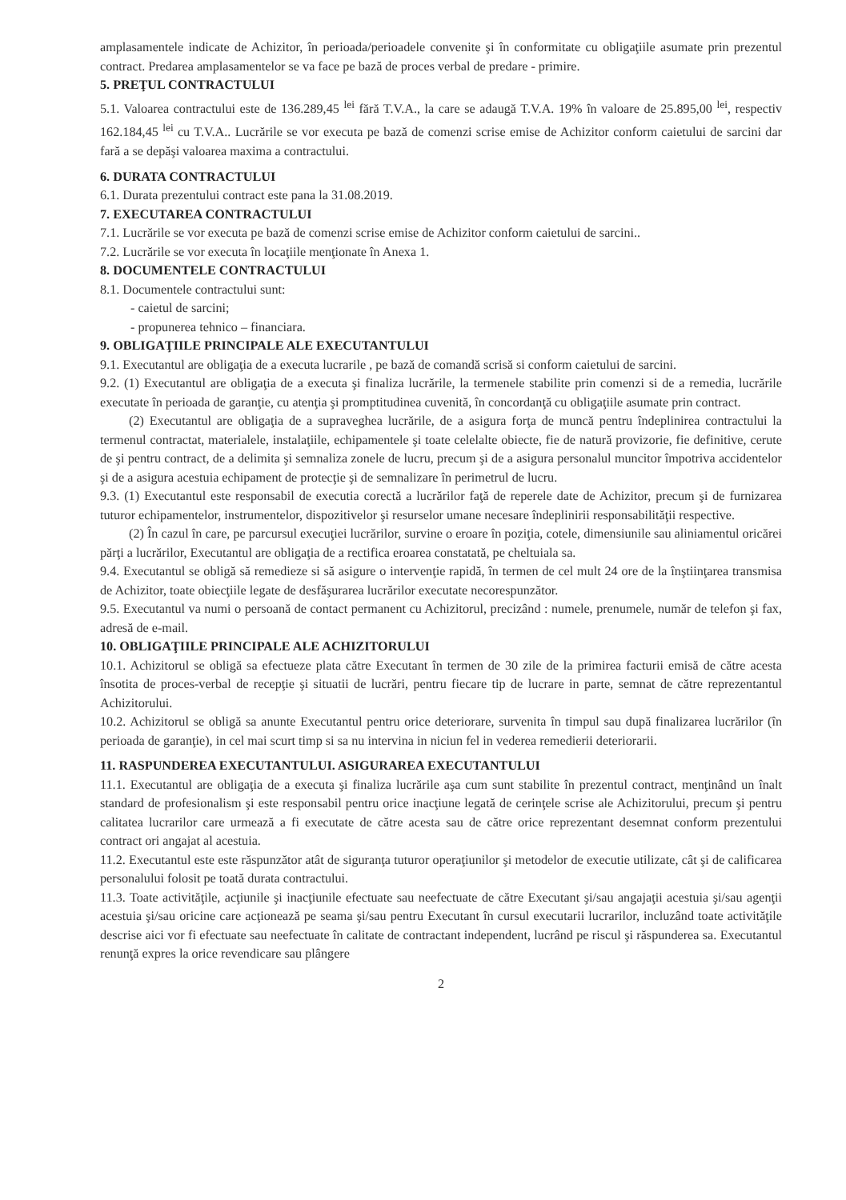amplasamentele indicate de Achizitor, în perioada/perioadele convenite şi în conformitate cu obligaţiile asumate prin prezentul contract. Predarea amplasamentelor se va face pe bază de proces verbal de predare - primire.
5. PREŢUL CONTRACTULUI
5.1. Valoarea contractului este de 136.289,45 <sup>lei</sup> fără T.V.A., la care se adaugă T.V.A. 19% în valoare de 25.895,00 <sup>lei</sup>, respectiv 162.184,45 <sup>lei</sup> cu T.V.A.. Lucrările se vor executa pe bază de comenzi scrise emise de Achizitor conform caietului de sarcini dar fară a se depăşi valoarea maxima a contractului.
6. DURATA CONTRACTULUI
6.1. Durata prezentului contract este pana la 31.08.2019.
7. EXECUTAREA CONTRACTULUI
7.1. Lucrările se vor executa pe bază de comenzi scrise emise de Achizitor conform caietului de sarcini..
7.2. Lucrările se vor executa în locaţiile menţionate în Anexa 1.
8. DOCUMENTELE CONTRACTULUI
8.1. Documentele contractului sunt:
- caietul de sarcini;
- propunerea tehnico – financiara.
9. OBLIGAŢIILE PRINCIPALE ALE EXECUTANTULUI
9.1. Executantul are obligaţia de a executa lucrarile , pe bază de comandă scrisă si conform caietului de sarcini.
9.2. (1) Executantul are obligaţia de a executa şi finaliza lucrările, la termenele stabilite prin comenzi si de a remedia, lucrările executate în perioada de garanţie, cu atenţia şi promptitudinea cuvenită, în concordanţă cu obligaţiile asumate prin contract.
(2) Executantul are obligaţia de a supraveghea lucrările, de a asigura forţa de muncă pentru îndeplinirea contractului la termenul contractat, materialele, instalaţiile, echipamentele şi toate celelalte obiecte, fie de natură provizorie, fie definitive, cerute de şi pentru contract, de a delimita şi semnaliza zonele de lucru, precum şi de a asigura personalul muncitor împotriva accidentelor şi de a asigura acestuia echipament de protecţie şi de semnalizare în perimetrul de lucru.
9.3. (1) Executantul este responsabil de executia corectă a lucrărilor faţă de reperele date de Achizitor, precum şi de furnizarea tuturor echipamentelor, instrumentelor, dispozitivelor şi resurselor umane necesare îndeplinirii responsabilităţii respective.
(2) În cazul în care, pe parcursul execuţiei lucrărilor, survine o eroare în poziţia, cotele, dimensiunile sau aliniamentul oricărei părţi a lucrărilor, Executantul are obligaţia de a rectifica eroarea constatată, pe cheltuiala sa.
9.4. Executantul se obligă să remedieze si să asigure o intervenţie rapidă, în termen de cel mult 24 ore de la înştiinţarea transmisa de Achizitor, toate obiecţiile legate de desfăşurarea lucrărilor executate necorespunzător.
9.5. Executantul va numi o persoană de contact permanent cu Achizitorul, precizând : numele, prenumele, număr de telefon şi fax, adresă de e-mail.
10. OBLIGAŢIILE PRINCIPALE ALE ACHIZITORULUI
10.1. Achizitorul se obligă sa efectueze plata către Executant în termen de 30 zile de la primirea facturii emisă de către acesta însotita de proces-verbal de recepţie şi situatii de lucrări, pentru fiecare tip de lucrare in parte, semnat de către reprezentantul Achizitorului.
10.2. Achizitorul se obligă sa anunte Executantul pentru orice deteriorare, survenita în timpul sau după finalizarea lucrărilor (în perioada de garanţie), in cel mai scurt timp si sa nu intervina in niciun fel in vederea remedierii deteriorarii.
11. RASPUNDEREA EXECUTANTULUI. ASIGURAREA EXECUTANTULUI
11.1. Executantul are obligaţia de a executa şi finaliza lucrările aşa cum sunt stabilite în prezentul contract, menţinând un înalt standard de profesionalism şi este responsabil pentru orice inacţiune legată de cerinţele scrise ale Achizitorului, precum şi pentru calitatea lucrarilor care urmează a fi executate de către acesta sau de către orice reprezentant desemnat conform prezentului contract ori angajat al acestuia.
11.2. Executantul este este răspunzător atât de siguranţa tuturor operaţiunilor şi metodelor de executie utilizate, cât şi de calificarea personalului folosit pe toată durata contractului.
11.3. Toate activităţile, acţiunile şi inacţiunile efectuate sau neefectuate de către Executant şi/sau angajaţii acestuia şi/sau agenţii acestuia şi/sau oricine care acţionează pe seama şi/sau pentru Executant în cursul executarii lucrarilor, incluzând toate activităţile descrise aici vor fi efectuate sau neefectuate în calitate de contractant independent, lucrând pe riscul şi răspunderea sa. Executantul renunţă expres la orice revendicare sau plângere
2